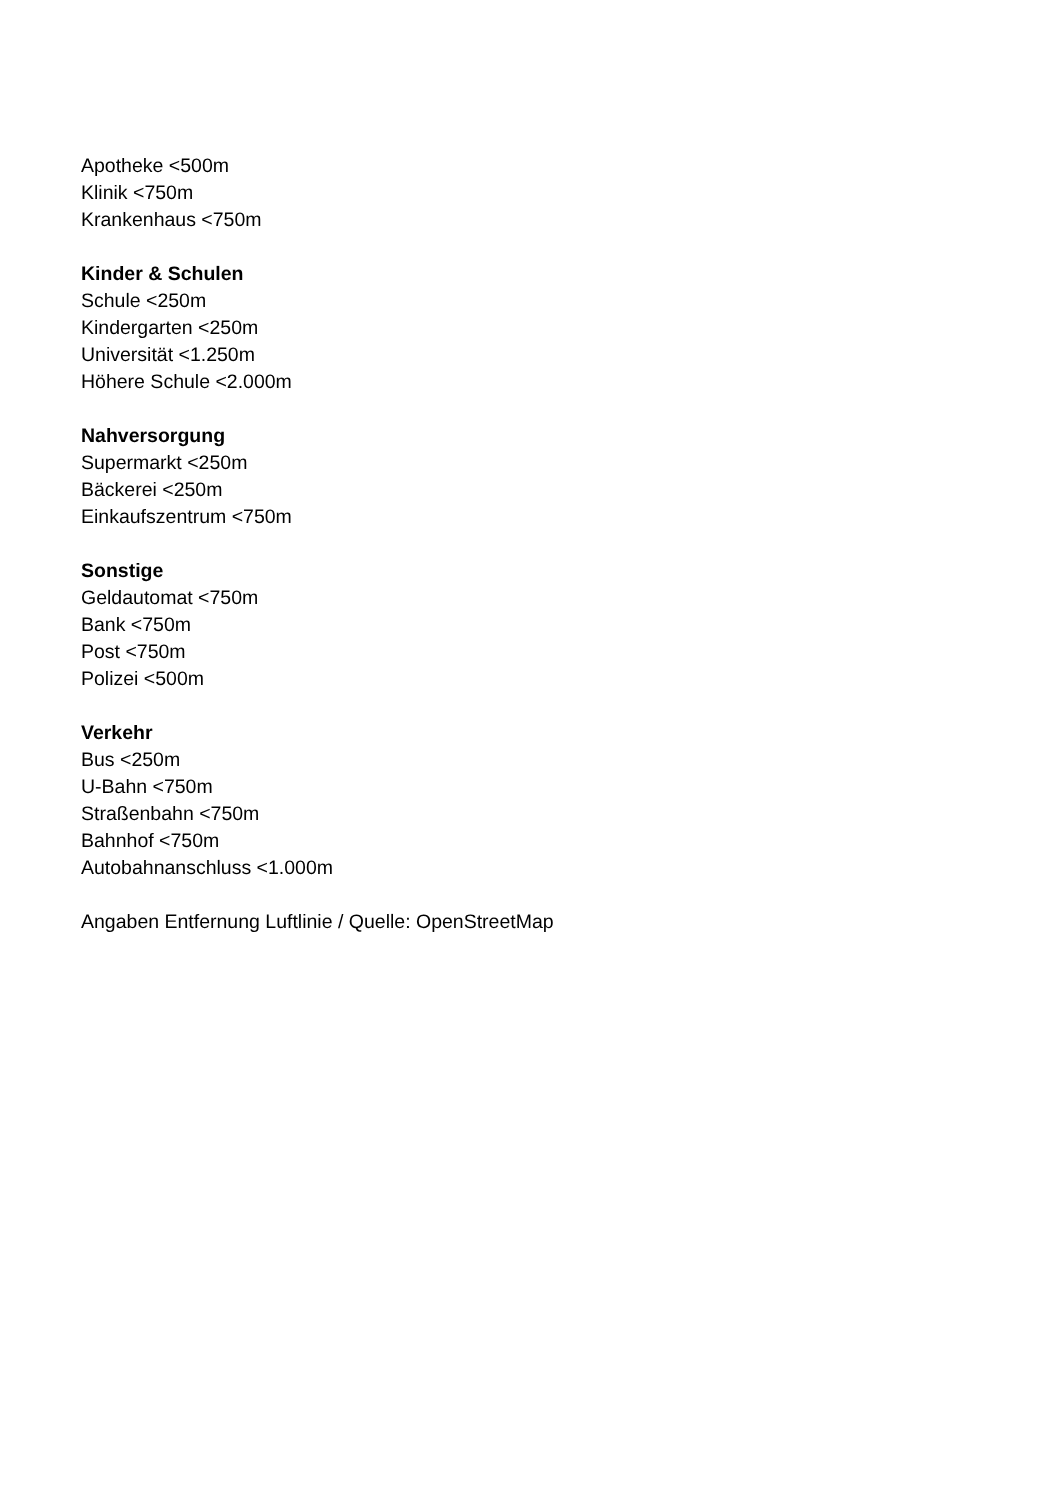Apotheke <500m
Klinik <750m
Krankenhaus <750m
Kinder & Schulen
Schule <250m
Kindergarten <250m
Universität <1.250m
Höhere Schule <2.000m
Nahversorgung
Supermarkt <250m
Bäckerei <250m
Einkaufszentrum <750m
Sonstige
Geldautomat <750m
Bank <750m
Post <750m
Polizei <500m
Verkehr
Bus <250m
U-Bahn <750m
Straßenbahn <750m
Bahnhof <750m
Autobahnanschluss <1.000m
Angaben Entfernung Luftlinie / Quelle: OpenStreetMap